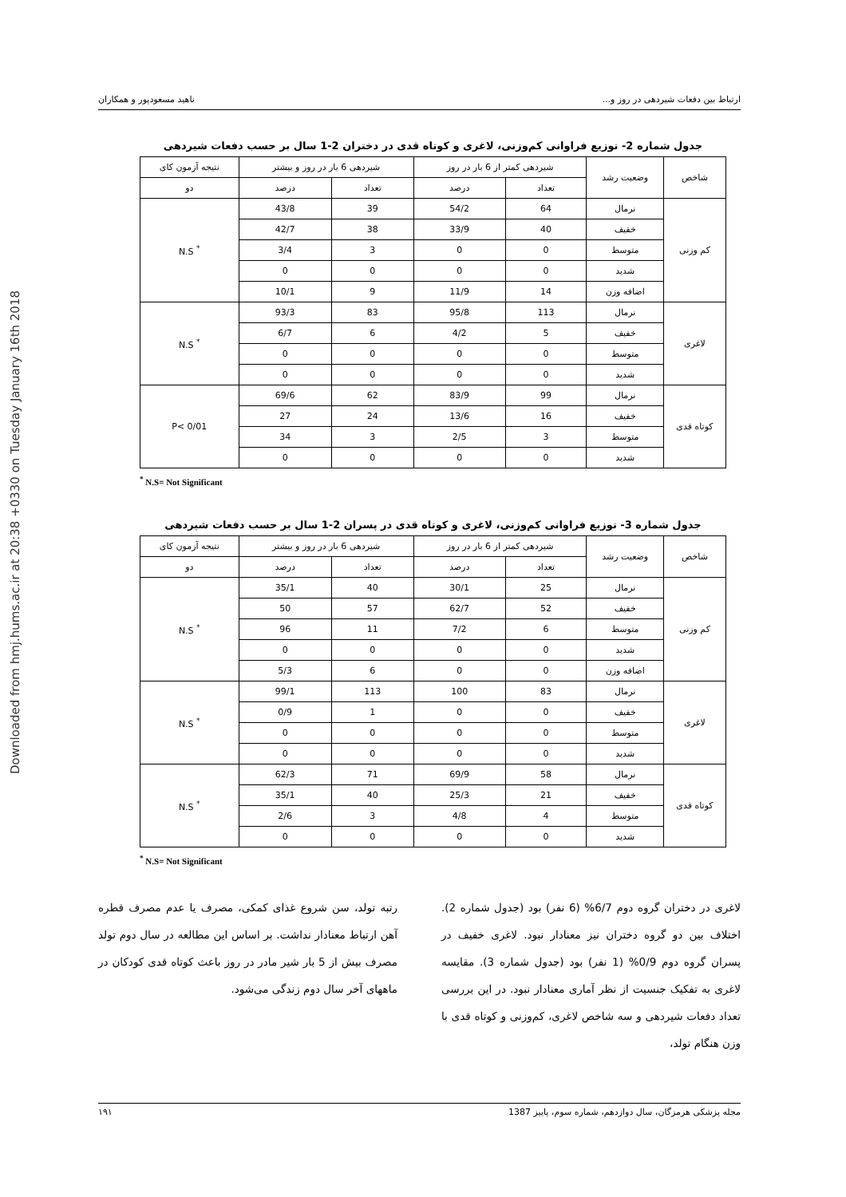Downloaded from hmj.hums.ac.ir at 20:38 +0330 on Tuesday January 16th 2018
ارتباط بین دفعات شیردهی در روز و... ناهید مسعودپور و همکاران
جدول شماره 2- توزیع فراوانی کم‌وزنی، لاغری و کوتاه قدی در دختران 2-1 سال بر حسب دفعات شیردهی
| شاخص | وضعیت رشد | شیردهی کمتر از 6 بار در روز | | شیردهی 6 بار در روز و بیشتر | | نتیجه آزمون کای |
| --- | --- | --- | --- | --- | --- | --- |
| | | تعداد | درصد | تعداد | درصد | دو |
| کم وزنی | نرمال | 64 | 54/2 | 39 | 43/8 | <sup>*</sup> N.S |
| | خفیف | 40 | 33/9 | 38 | 42/7 | |
| | متوسط | 0 | 0 | 3 | 3/4 | |
| | شدید | 0 | 0 | 0 | 0 | |
| | اضافه وزن | 14 | 11/9 | 9 | 10/1 | |
| لاغری | نرمال | 113 | 95/8 | 83 | 93/3 | <sup>*</sup> N.S |
| | خفیف | 5 | 4/2 | 6 | 6/7 | |
| | متوسط | 0 | 0 | 0 | 0 | |
| | شدید | 0 | 0 | 0 | 0 | |
| کوتاه قدی | نرمال | 99 | 83/9 | 62 | 69/6 | P< 0/01 |
| | خفیف | 16 | 13/6 | 24 | 27 | |
| | متوسط | 3 | 2/5 | 3 | 34 | |
| | شدید | 0 | 0 | 0 | 0 | |
<sup>*</sup> N.S= Not Significant
جدول شماره 3- توزیع فراوانی کم‌وزنی، لاغری و کوتاه قدی در پسران 2-1 سال بر حسب دفعات شیردهی
| شاخص | وضعیت رشد | شیردهی کمتر از 6 بار در روز | | شیردهی 6 بار در روز و بیشتر | | نتیجه آزمون کای |
| --- | --- | --- | --- | --- | --- | --- |
| | | تعداد | درصد | تعداد | درصد | دو |
| کم وزنی | نرمال | 25 | 30/1 | 40 | 35/1 | <sup>*</sup> N.S |
| | خفیف | 52 | 62/7 | 57 | 50 | |
| | متوسط | 6 | 7/2 | 11 | 96 | |
| | شدید | 0 | 0 | 0 | 0 | |
| | اضافه وزن | 0 | 0 | 6 | 5/3 | |
| لاغری | نرمال | 83 | 100 | 113 | 99/1 | <sup>*</sup> N.S |
| | خفیف | 0 | 0 | 1 | 0/9 | |
| | متوسط | 0 | 0 | 0 | 0 | |
| | شدید | 0 | 0 | 0 | 0 | |
| کوتاه قدی | نرمال | 58 | 69/9 | 71 | 62/3 | <sup>*</sup> N.S |
| | خفیف | 21 | 25/3 | 40 | 35/1 | |
| | متوسط | 4 | 4/8 | 3 | 2/6 | |
| | شدید | 0 | 0 | 0 | 0 | |
<sup>*</sup> N.S= Not Significant
لاغری در دختران گروه دوم 6/7% (6 نفر) بود (جدول شماره 2). اختلاف بین دو گروه دختران نیز معنادار نبود. لاغری خفیف در پسران گروه دوم 0/9% (1 نفر) بود (جدول شماره 3). مقایسه لاغری به تفکیک جنسیت از نظر آماری معنادار نبود. در این بررسی تعداد دفعات شیردهی و سه شاخص لاغری، کم‌وزنی و کوتاه قدی با وزن هنگام تولد،
رتبه تولد، سن شروع غذای کمکی، مصرف یا عدم مصرف قطره آهن ارتباط معنادار نداشت. بر اساس این مطالعه در سال دوم تولد مصرف بیش از 5 بار شیر مادر در روز باعث کوتاه قدی کودکان در ماههای آخر سال دوم زندگی می‌شود.
مجله پزشکی هرمزگان، سال دوازدهم، شماره سوم، پاییز 1387 ۱۹۱